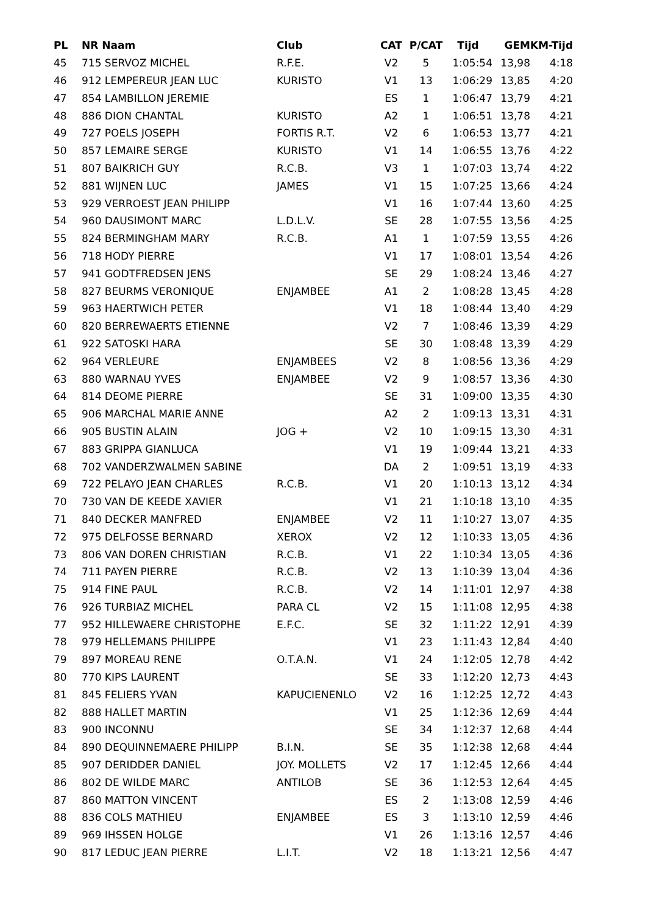| PL | NR Naam | Club | CAT | P/CAT | Tijd | GEM | KM-Tijd |
| --- | --- | --- | --- | --- | --- | --- | --- |
| 45 | 715 SERVOZ MICHEL | R.F.E. | V2 | 5 | 1:05:54 | 13,98 | 4:18 |
| 46 | 912 LEMPEREUR JEAN LUC | KURISTO | V1 | 13 | 1:06:29 | 13,85 | 4:20 |
| 47 | 854 LAMBILLON JEREMIE | | ES | 1 | 1:06:47 | 13,79 | 4:21 |
| 48 | 886 DION CHANTAL | KURISTO | A2 | 1 | 1:06:51 | 13,78 | 4:21 |
| 49 | 727 POELS JOSEPH | FORTIS R.T. | V2 | 6 | 1:06:53 | 13,77 | 4:21 |
| 50 | 857 LEMAIRE SERGE | KURISTO | V1 | 14 | 1:06:55 | 13,76 | 4:22 |
| 51 | 807 BAIKRICH GUY | R.C.B. | V3 | 1 | 1:07:03 | 13,74 | 4:22 |
| 52 | 881 WIJNEN LUC | JAMES | V1 | 15 | 1:07:25 | 13,66 | 4:24 |
| 53 | 929 VERROEST JEAN PHILIPP | | V1 | 16 | 1:07:44 | 13,60 | 4:25 |
| 54 | 960 DAUSIMONT MARC | L.D.L.V. | SE | 28 | 1:07:55 | 13,56 | 4:25 |
| 55 | 824 BERMINGHAM MARY | R.C.B. | A1 | 1 | 1:07:59 | 13,55 | 4:26 |
| 56 | 718 HODY PIERRE | | V1 | 17 | 1:08:01 | 13,54 | 4:26 |
| 57 | 941 GODTFREDSEN JENS | | SE | 29 | 1:08:24 | 13,46 | 4:27 |
| 58 | 827 BEURMS VERONIQUE | ENJAMBEE | A1 | 2 | 1:08:28 | 13,45 | 4:28 |
| 59 | 963 HAERTWICH PETER | | V1 | 18 | 1:08:44 | 13,40 | 4:29 |
| 60 | 820 BERREWAERTS ETIENNE | | V2 | 7 | 1:08:46 | 13,39 | 4:29 |
| 61 | 922 SATOSKI HARA | | SE | 30 | 1:08:48 | 13,39 | 4:29 |
| 62 | 964 VERLEURE | ENJAMBEES | V2 | 8 | 1:08:56 | 13,36 | 4:29 |
| 63 | 880 WARNAU YVES | ENJAMBEE | V2 | 9 | 1:08:57 | 13,36 | 4:30 |
| 64 | 814 DEOME PIERRE | | SE | 31 | 1:09:00 | 13,35 | 4:30 |
| 65 | 906 MARCHAL MARIE ANNE | | A2 | 2 | 1:09:13 | 13,31 | 4:31 |
| 66 | 905 BUSTIN ALAIN | JOG + | V2 | 10 | 1:09:15 | 13,30 | 4:31 |
| 67 | 883 GRIPPA GIANLUCA | | V1 | 19 | 1:09:44 | 13,21 | 4:33 |
| 68 | 702 VANDERZWALMEN SABINE | | DA | 2 | 1:09:51 | 13,19 | 4:33 |
| 69 | 722 PELAYO JEAN CHARLES | R.C.B. | V1 | 20 | 1:10:13 | 13,12 | 4:34 |
| 70 | 730 VAN DE KEEDE XAVIER | | V1 | 21 | 1:10:18 | 13,10 | 4:35 |
| 71 | 840 DECKER MANFRED | ENJAMBEE | V2 | 11 | 1:10:27 | 13,07 | 4:35 |
| 72 | 975 DELFOSSE BERNARD | XEROX | V2 | 12 | 1:10:33 | 13,05 | 4:36 |
| 73 | 806 VAN DOREN CHRISTIAN | R.C.B. | V1 | 22 | 1:10:34 | 13,05 | 4:36 |
| 74 | 711 PAYEN PIERRE | R.C.B. | V2 | 13 | 1:10:39 | 13,04 | 4:36 |
| 75 | 914 FINE PAUL | R.C.B. | V2 | 14 | 1:11:01 | 12,97 | 4:38 |
| 76 | 926 TURBIAZ MICHEL | PARA CL | V2 | 15 | 1:11:08 | 12,95 | 4:38 |
| 77 | 952 HILLEWAERE CHRISTOPHE | E.F.C. | SE | 32 | 1:11:22 | 12,91 | 4:39 |
| 78 | 979 HELLEMANS PHILIPPE | | V1 | 23 | 1:11:43 | 12,84 | 4:40 |
| 79 | 897 MOREAU RENE | O.T.A.N. | V1 | 24 | 1:12:05 | 12,78 | 4:42 |
| 80 | 770 KIPS LAURENT | | SE | 33 | 1:12:20 | 12,73 | 4:43 |
| 81 | 845 FELIERS YVAN | KAPUCIENENLO | V2 | 16 | 1:12:25 | 12,72 | 4:43 |
| 82 | 888 HALLET MARTIN | | V1 | 25 | 1:12:36 | 12,69 | 4:44 |
| 83 | 900 INCONNU | | SE | 34 | 1:12:37 | 12,68 | 4:44 |
| 84 | 890 DEQUINNEMAERE PHILIPP | B.I.N. | SE | 35 | 1:12:38 | 12,68 | 4:44 |
| 85 | 907 DERIDDER DANIEL | JOY. MOLLETS | V2 | 17 | 1:12:45 | 12,66 | 4:44 |
| 86 | 802 DE WILDE MARC | ANTILOB | SE | 36 | 1:12:53 | 12,64 | 4:45 |
| 87 | 860 MATTON VINCENT | | ES | 2 | 1:13:08 | 12,59 | 4:46 |
| 88 | 836 COLS MATHIEU | ENJAMBEE | ES | 3 | 1:13:10 | 12,59 | 4:46 |
| 89 | 969 IHSSEN HOLGE | | V1 | 26 | 1:13:16 | 12,57 | 4:46 |
| 90 | 817 LEDUC JEAN PIERRE | L.I.T. | V2 | 18 | 1:13:21 | 12,56 | 4:47 |